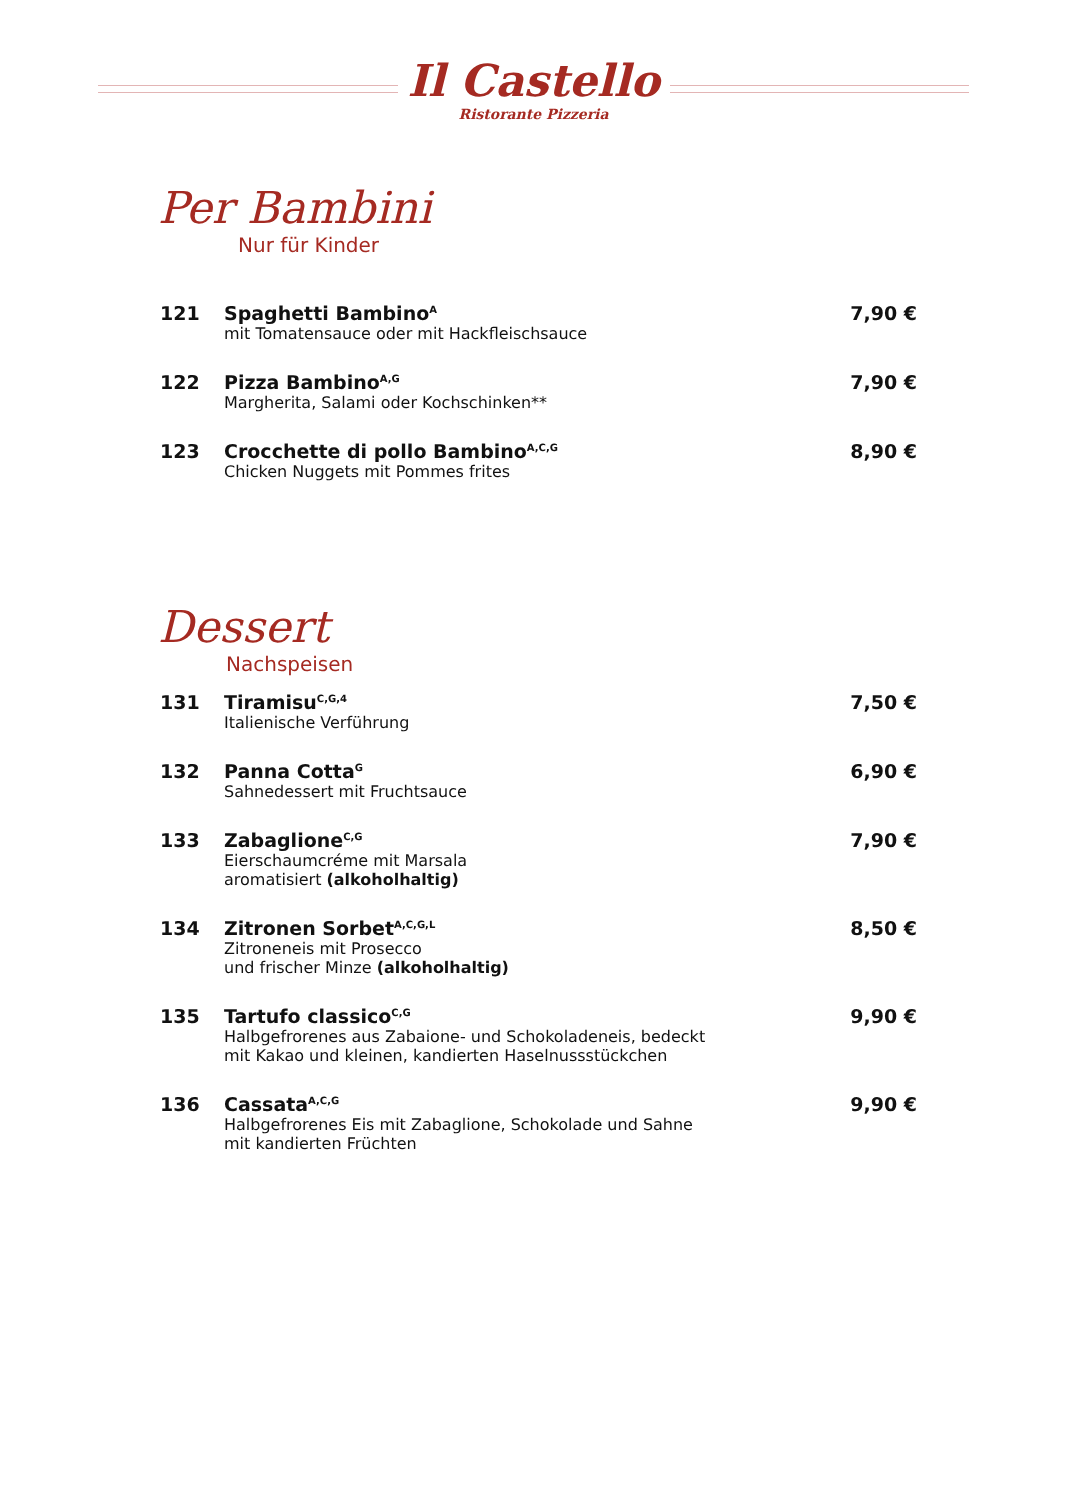Il Castello
Ristorante Pizzeria
Per Bambini
Nur für Kinder
121 Spaghetti Bambino<sup>A</sup>
mit Tomatensauce oder mit Hackfleischsauce
7,90 €
122 Pizza Bambino<sup>A,G</sup>
Margherita, Salami oder Kochschinken**
7,90 €
123 Crocchette di pollo Bambino<sup>A,C,G</sup>
Chicken Nuggets mit Pommes frites
8,90 €
Dessert
Nachspeisen
131 Tiramisu<sup>C,G,4</sup>
Italienische Verführung
7,50 €
132 Panna Cotta<sup>G</sup>
Sahnedessert mit Fruchtsauce
6,90 €
133 Zabaglione<sup>C,G</sup>
Eierschaumcréme mit Marsala
aromatisiert (alkoholhaltig)
7,90 €
134 Zitronen Sorbet<sup>A,C,G,L</sup>
Zitroneneis mit Prosecco
und frischer Minze (alkoholhaltig)
8,50 €
135 Tartufo classico<sup>C,G</sup>
Halbgefrorenes aus Zabaione- und Schokoladeneis, bedeckt
mit Kakao und kleinen, kandierten Haselnussstückchen
9,90 €
136 Cassata<sup>A,C,G</sup>
Halbgefrorenes Eis mit Zabaglione, Schokolade und Sahne
mit kandierten Früchten
9,90 €